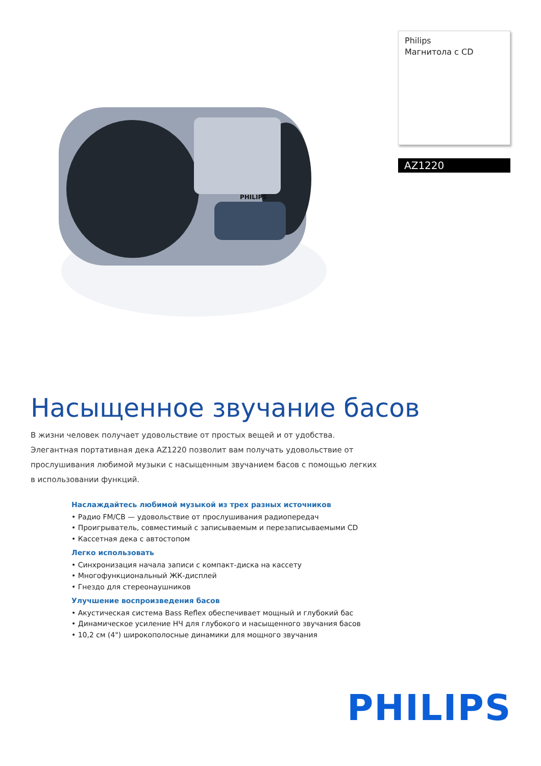PHILIPS
Philips
Магнитола с CD
AZ1220
Насыщенное звучание басов
В жизни человек получает удовольствие от простых вещей и от удобства. Элегантная портативная дека AZ1220 позволит вам получать удовольствие от прослушивания любимой музыки с насыщенным звучанием басов с помощью легких в использовании функций.
Наслаждайтесь любимой музыкой из трех разных источников
• Радио FM/CB — удовольствие от прослушивания радиопередач
• Проигрыватель, совместимый с записываемым и перезаписываемыми CD
• Кассетная дека с автостопом
Легко использовать
• Синхронизация начала записи с компакт-диска на кассету
• Многофункциональный ЖК-дисплей
• Гнездо для стереонаушников
Улучшение воспроизведения басов
• Акустическая система Bass Reflex обеспечивает мощный и глубокий бас
• Динамическое усиление НЧ для глубокого и насыщенного звучания басов
• 10,2 см (4") широкополосные динамики для мощного звучания
PHILIPS